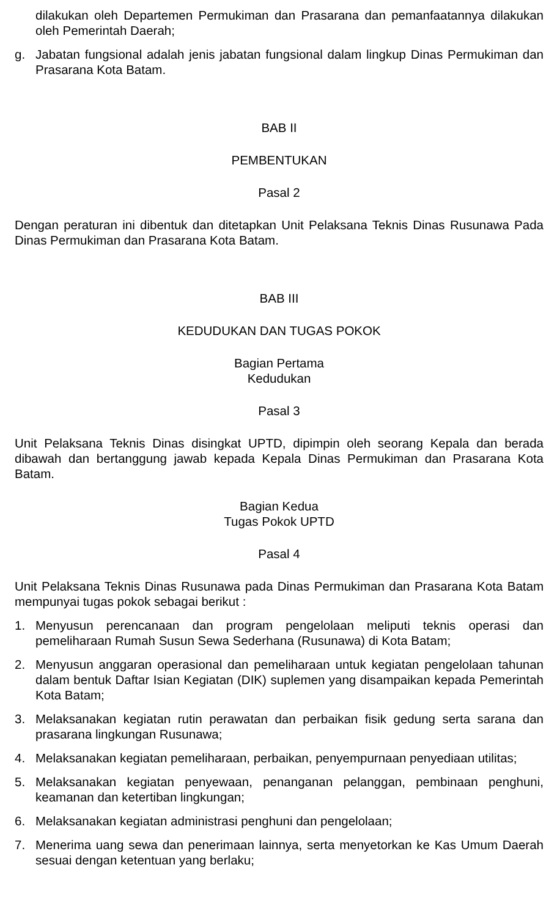dilakukan oleh Departemen Permukiman dan Prasarana dan pemanfaatannya dilakukan oleh Pemerintah Daerah;
g. Jabatan fungsional adalah jenis jabatan fungsional dalam lingkup Dinas Permukiman dan Prasarana Kota Batam.
BAB II
PEMBENTUKAN
Pasal 2
Dengan peraturan ini dibentuk dan ditetapkan Unit Pelaksana Teknis Dinas Rusunawa Pada Dinas Permukiman dan Prasarana Kota Batam.
BAB III
KEDUDUKAN DAN TUGAS POKOK
Bagian Pertama
Kedudukan
Pasal 3
Unit Pelaksana Teknis Dinas disingkat UPTD, dipimpin oleh seorang Kepala dan berada dibawah dan bertanggung jawab kepada Kepala Dinas Permukiman dan Prasarana Kota Batam.
Bagian Kedua
Tugas Pokok UPTD
Pasal 4
Unit Pelaksana Teknis Dinas Rusunawa pada Dinas Permukiman dan Prasarana Kota Batam mempunyai tugas pokok sebagai berikut :
1. Menyusun perencanaan dan program pengelolaan meliputi teknis operasi dan pemeliharaan Rumah Susun Sewa Sederhana (Rusunawa) di Kota Batam;
2. Menyusun anggaran operasional dan pemeliharaan untuk kegiatan pengelolaan tahunan dalam bentuk Daftar Isian Kegiatan (DIK) suplemen yang disampaikan kepada Pemerintah Kota Batam;
3. Melaksanakan kegiatan rutin perawatan dan perbaikan fisik gedung serta sarana dan prasarana lingkungan Rusunawa;
4. Melaksanakan kegiatan pemeliharaan, perbaikan, penyempurnaan penyediaan utilitas;
5. Melaksanakan kegiatan penyewaan, penanganan pelanggan, pembinaan penghuni, keamanan dan ketertiban lingkungan;
6. Melaksanakan kegiatan administrasi penghuni dan pengelolaan;
7. Menerima uang sewa dan penerimaan lainnya, serta menyetorkan ke Kas Umum Daerah sesuai dengan ketentuan yang berlaku;